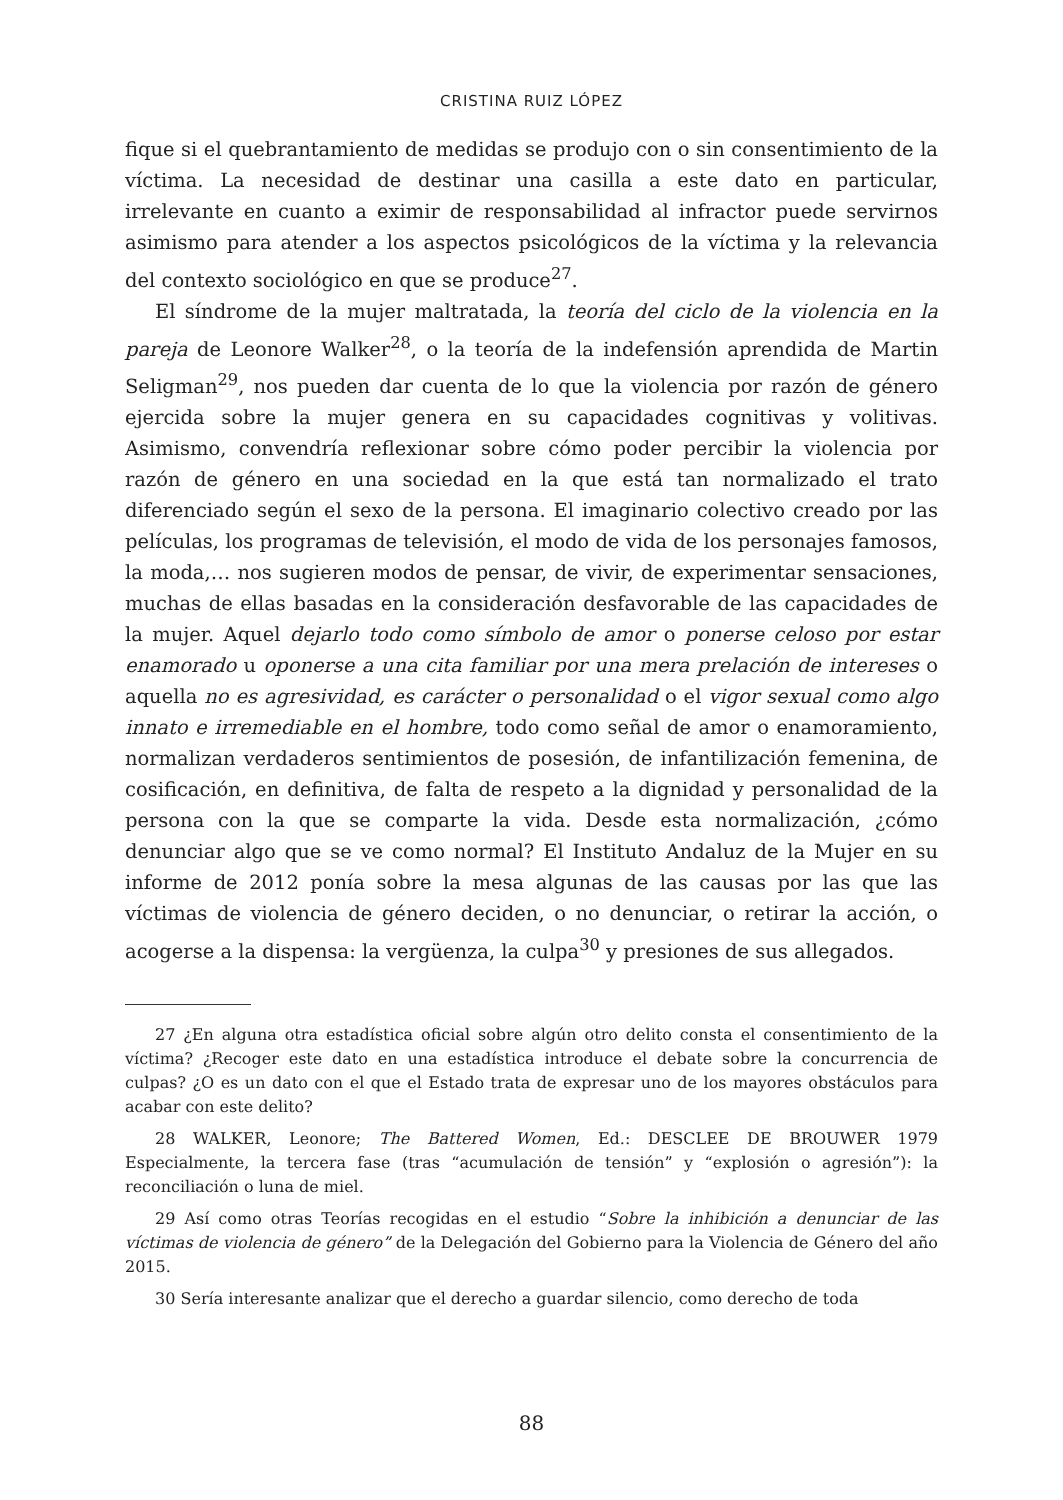CRISTINA RUIZ LÓPEZ
fique si el quebrantamiento de medidas se produjo con o sin consentimiento de la víctima. La necesidad de destinar una casilla a este dato en particular, irrelevante en cuanto a eximir de responsabilidad al infractor puede servirnos asimismo para atender a los aspectos psicológicos de la víctima y la relevancia del contexto sociológico en que se produce<sup>27</sup>.
El síndrome de la mujer maltratada, la teoría del ciclo de la violencia en la pareja de Leonore Walker<sup>28</sup>, o la teoría de la indefensión aprendida de Martin Seligman<sup>29</sup>, nos pueden dar cuenta de lo que la violencia por razón de género ejercida sobre la mujer genera en su capacidades cognitivas y volitivas. Asimismo, convendría reflexionar sobre cómo poder percibir la violencia por razón de género en una sociedad en la que está tan normalizado el trato diferenciado según el sexo de la persona. El imaginario colectivo creado por las películas, los programas de televisión, el modo de vida de los personajes famosos, la moda,… nos sugieren modos de pensar, de vivir, de experimentar sensaciones, muchas de ellas basadas en la consideración desfavorable de las capacidades de la mujer. Aquel dejarlo todo como símbolo de amor o ponerse celoso por estar enamorado u oponerse a una cita familiar por una mera prelación de intereses o aquella no es agresividad, es carácter o personalidad o el vigor sexual como algo innato e irremediable en el hombre, todo como señal de amor o enamoramiento, normalizan verdaderos sentimientos de posesión, de infantilización femenina, de cosificación, en definitiva, de falta de respeto a la dignidad y personalidad de la persona con la que se comparte la vida. Desde esta normalización, ¿cómo denunciar algo que se ve como normal? El Instituto Andaluz de la Mujer en su informe de 2012 ponía sobre la mesa algunas de las causas por las que las víctimas de violencia de género deciden, o no denunciar, o retirar la acción, o acogerse a la dispensa: la vergüenza, la culpa<sup>30</sup> y presiones de sus allegados.
27 ¿En alguna otra estadística oficial sobre algún otro delito consta el consentimiento de la víctima? ¿Recoger este dato en una estadística introduce el debate sobre la concurrencia de culpas? ¿O es un dato con el que el Estado trata de expresar uno de los mayores obstáculos para acabar con este delito?
28 WALKER, Leonore; The Battered Women, Ed.: DESCLEE DE BROUWER 1979 Especialmente, la tercera fase (tras “acumulación de tensión” y “explosión o agresión”): la reconciliación o luna de miel.
29 Así como otras Teorías recogidas en el estudio “Sobre la inhibición a denunciar de las víctimas de violencia de género” de la Delegación del Gobierno para la Violencia de Género del año 2015.
30 Sería interesante analizar que el derecho a guardar silencio, como derecho de toda
88